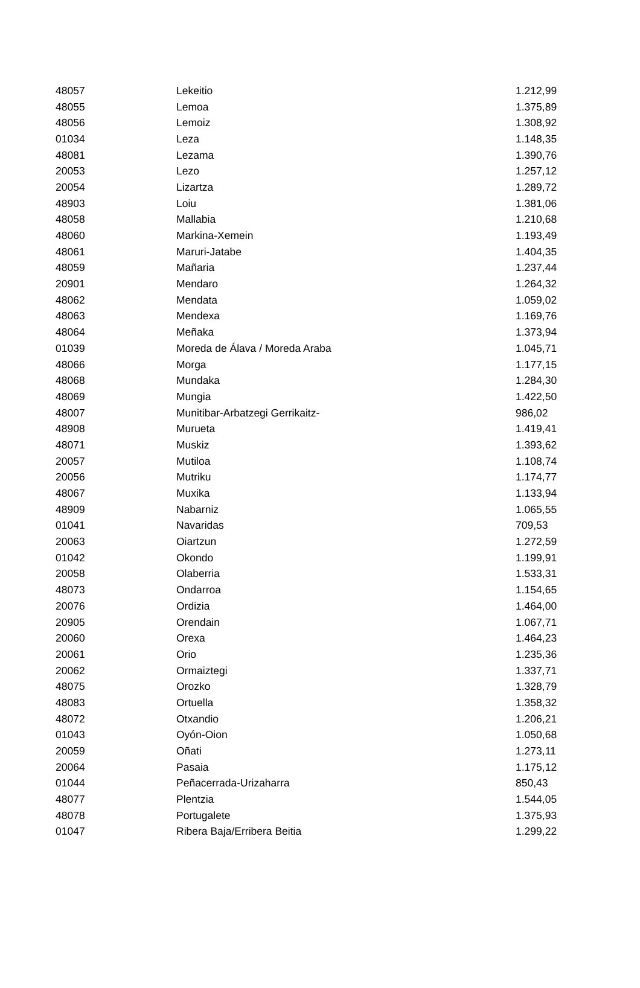| 48057 | Lekeitio | 1.212,99 |
| 48055 | Lemoa | 1.375,89 |
| 48056 | Lemoiz | 1.308,92 |
| 01034 | Leza | 1.148,35 |
| 48081 | Lezama | 1.390,76 |
| 20053 | Lezo | 1.257,12 |
| 20054 | Lizartza | 1.289,72 |
| 48903 | Loiu | 1.381,06 |
| 48058 | Mallabia | 1.210,68 |
| 48060 | Markina-Xemein | 1.193,49 |
| 48061 | Maruri-Jatabe | 1.404,35 |
| 48059 | Mañaria | 1.237,44 |
| 20901 | Mendaro | 1.264,32 |
| 48062 | Mendata | 1.059,02 |
| 48063 | Mendexa | 1.169,76 |
| 48064 | Meñaka | 1.373,94 |
| 01039 | Moreda de Álava / Moreda Araba | 1.045,71 |
| 48066 | Morga | 1.177,15 |
| 48068 | Mundaka | 1.284,30 |
| 48069 | Mungia | 1.422,50 |
| 48007 | Munitibar-Arbatzegi Gerrikaitz- | 986,02 |
| 48908 | Murueta | 1.419,41 |
| 48071 | Muskiz | 1.393,62 |
| 20057 | Mutiloa | 1.108,74 |
| 20056 | Mutriku | 1.174,77 |
| 48067 | Muxika | 1.133,94 |
| 48909 | Nabarniz | 1.065,55 |
| 01041 | Navaridas | 709,53 |
| 20063 | Oiartzun | 1.272,59 |
| 01042 | Okondo | 1.199,91 |
| 20058 | Olaberria | 1.533,31 |
| 48073 | Ondarroa | 1.154,65 |
| 20076 | Ordizia | 1.464,00 |
| 20905 | Orendain | 1.067,71 |
| 20060 | Orexa | 1.464,23 |
| 20061 | Orio | 1.235,36 |
| 20062 | Ormaiztegi | 1.337,71 |
| 48075 | Orozko | 1.328,79 |
| 48083 | Ortuella | 1.358,32 |
| 48072 | Otxandio | 1.206,21 |
| 01043 | Oyón-Oion | 1.050,68 |
| 20059 | Oñati | 1.273,11 |
| 20064 | Pasaia | 1.175,12 |
| 01044 | Peñacerrada-Urizaharra | 850,43 |
| 48077 | Plentzia | 1.544,05 |
| 48078 | Portugalete | 1.375,93 |
| 01047 | Ribera Baja/Erribera Beitia | 1.299,22 |